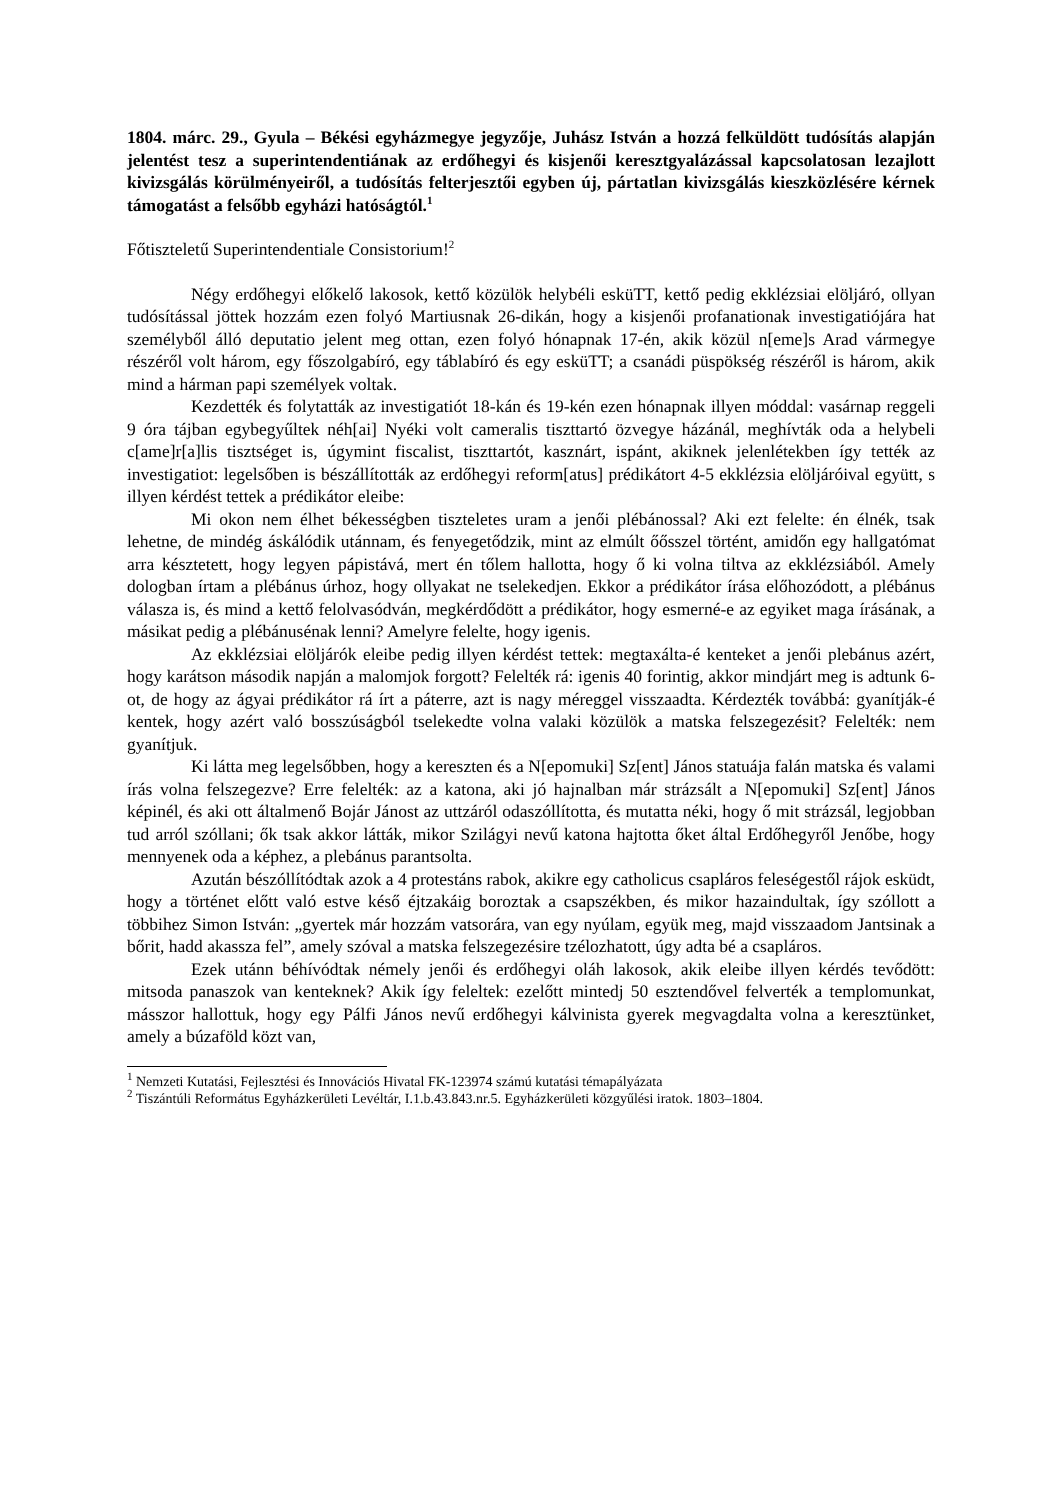1804. márc. 29., Gyula – Békési egyházmegye jegyzője, Juhász István a hozzá felküldött tudósítás alapján jelentést tesz a superintendentiának az erdőhegyi és kisjenői keresztgyalázással kapcsolatosan lezajlott kivizsgálás körülményeiről, a tudósítás felterjesztői egyben új, pártatlan kivizsgálás kieszközlésére kérnek támogatást a felsőbb egyházi hatóságtól.<sup>1</sup>
Főtiszteletű Superintendentiale Consistorium!<sup>2</sup>
Négy erdőhegyi előkelő lakosok, kettő közülök helybéli esküTT, kettő pedig ekklézsiai elöljáró, ollyan tudósítással jöttek hozzám ezen folyó Martiusnak 26-dikán, hogy a kisjenői profanationak investigatiójára hat személyből álló deputatio jelent meg ottan, ezen folyó hónapnak 17-én, akik közül n[eme]s Arad vármegye részéről volt három, egy főszolgabíró, egy táblabíró és egy esküTT; a csanádi püspökség részéről is három, akik mind a hárman papi személyek voltak.
Kezdették és folytatták az investigatiót 18-kán és 19-kén ezen hónapnak illyen móddal: vasárnap reggeli 9 óra tájban egybegyűltek néh[ai] Nyéki volt cameralis tiszttartó özvegye házánál, meghívták oda a helybeli c[ame]r[a]lis tisztséget is, úgymint fiscalist, tiszttartót, kasznárt, ispánt, akiknek jelenlétekben így tették az investigatiot: legelsőben is bészállították az erdőhegyi reform[atus] prédikátort 4-5 ekklézsia elöljáróival együtt, s illyen kérdést tettek a prédikátor eleibe:
Mi okon nem élhet békességben tiszteletes uram a jenői plébánossal? Aki ezt felelte: én élnék, tsak lehetne, de mindég áskálódik utánnam, és fenyegetődzik, mint az elmúlt őősszel történt, amidőn egy hallgatómat arra késztetett, hogy legyen pápistává, mert én tőlem hallotta, hogy ő ki volna tiltva az ekklézsiából. Amely dologban írtam a plébánus úrhoz, hogy ollyakat ne tselekedjen. Ekkor a prédikátor írása előhozódott, a plébánus válasza is, és mind a kettő felolvasódván, megkérdődött a prédikátor, hogy esmerné-e az egyiket maga írásának, a másikat pedig a plébánusénak lenni? Amelyre felelte, hogy igenis.
Az ekklézsiai elöljárók eleibe pedig illyen kérdést tettek: megtaxálta-é kenteket a jenői plebánus azért, hogy karátson második napján a malomjok forgott? Felelték rá: igenis 40 forintig, akkor mindjárt meg is adtunk 6-ot, de hogy az ágyai prédikátor rá írt a páterre, azt is nagy méreggel visszaadta. Kérdezték továbbá: gyanítják-é kentek, hogy azért való bosszúságból tselekedte volna valaki közülök a matska felszegezésit? Felelték: nem gyanítjuk.
Ki látta meg legelsőbben, hogy a kereszten és a N[epomuki] Sz[ent] János statuája falán matska és valami írás volna felszegezve? Erre felelték: az a katona, aki jó hajnalban már strázsált a N[epomuki] Sz[ent] János képinél, és aki ott általmenő Bojár Jánost az uttzáról odaszóllította, és mutatta néki, hogy ő mit strázsál, legjobban tud arról szóllani; ők tsak akkor látták, mikor Szilágyi nevű katona hajtotta őket által Erdőhegyről Jenőbe, hogy mennyenek oda a képhez, a plebánus parantsolta.
Azután bészóllítódtak azok a 4 protestáns rabok, akikre egy catholicus csapláros feleségestől rájok esküdt, hogy a történet előtt való estve késő éjtzakáig boroztak a csapszékben, és mikor hazaindultak, így szóllott a többihez Simon István: „gyertek már hozzám vatsorára, van egy nyúlam, együk meg, majd visszaadom Jantsinak a bőrit, hadd akassza fel”, amely szóval a matska felszegezésire tzélozhatott, úgy adta bé a csapláros.
Ezek utánn béhívódtak némely jenői és erdőhegyi oláh lakosok, akik eleibe illyen kérdés tevődött: mitsoda panaszok van kenteknek? Akik így feleltek: ezelőtt mintedj 50 esztendővel felverték a templomunkat, másszor hallottuk, hogy egy Pálfi János nevű erdőhegyi kálvinista gyerek megvagdalta volna a keresztünket, amely a búzaföld közt van,
<sup>1</sup> Nemzeti Kutatási, Fejlesztési és Innovációs Hivatal FK-123974 számú kutatási témapályázata
<sup>2</sup> Tiszántúli Református Egyházkerületi Levéltár, I.1.b.43.843.nr.5. Egyházkerületi közgyűlési iratok. 1803–1804.